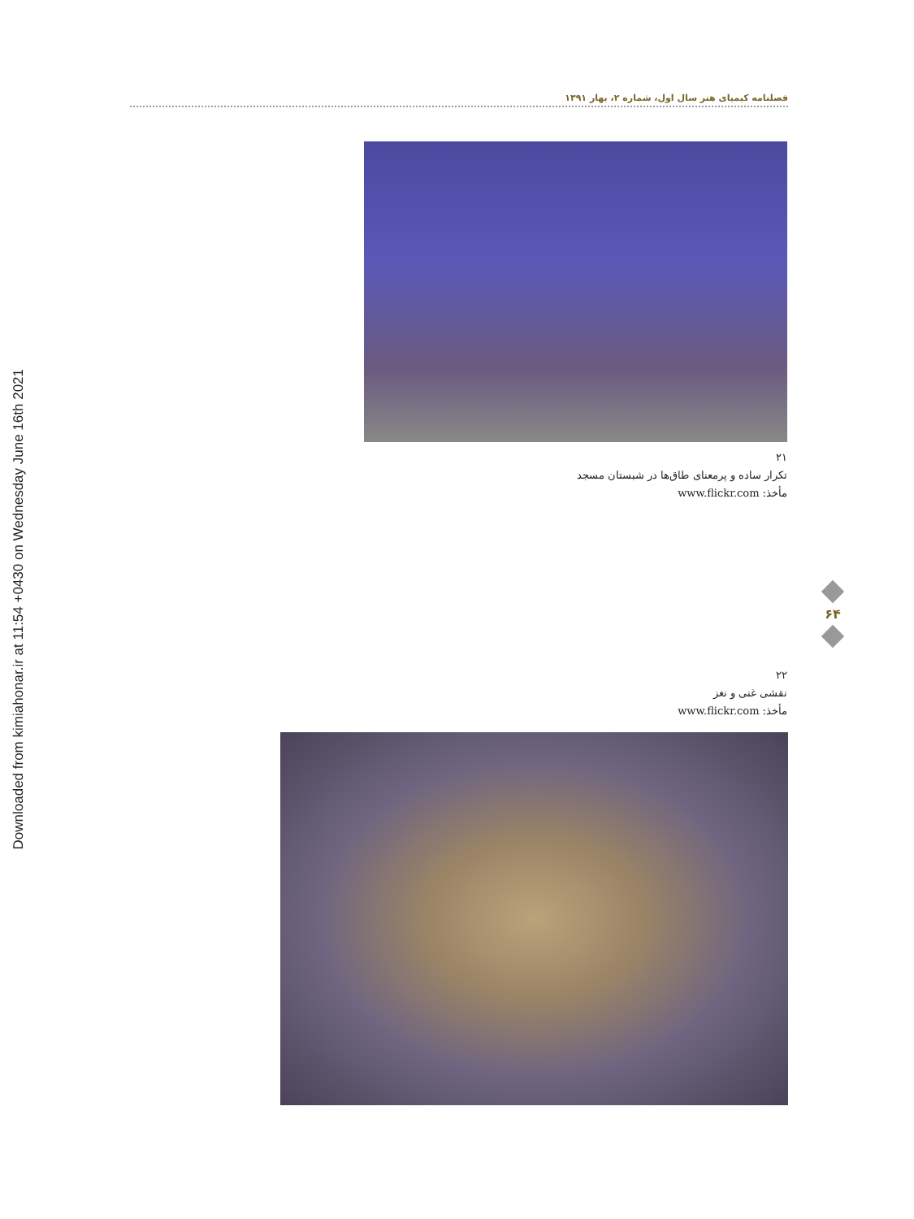Downloaded from kimiahonar.ir at 11:54 +0430 on Wednesday June 16th 2021
فصلنامه کیمیای هنر سال اول، شماره ۲، بهار ۱۳۹۱
۲۱
تکرار ساده و پرمعنای طاق‌ها در شبستان مسجد
مأخذ: www.flickr.com
۶۴
۲۲
نقشی غنی و نغز
مأخذ: www.flickr.com